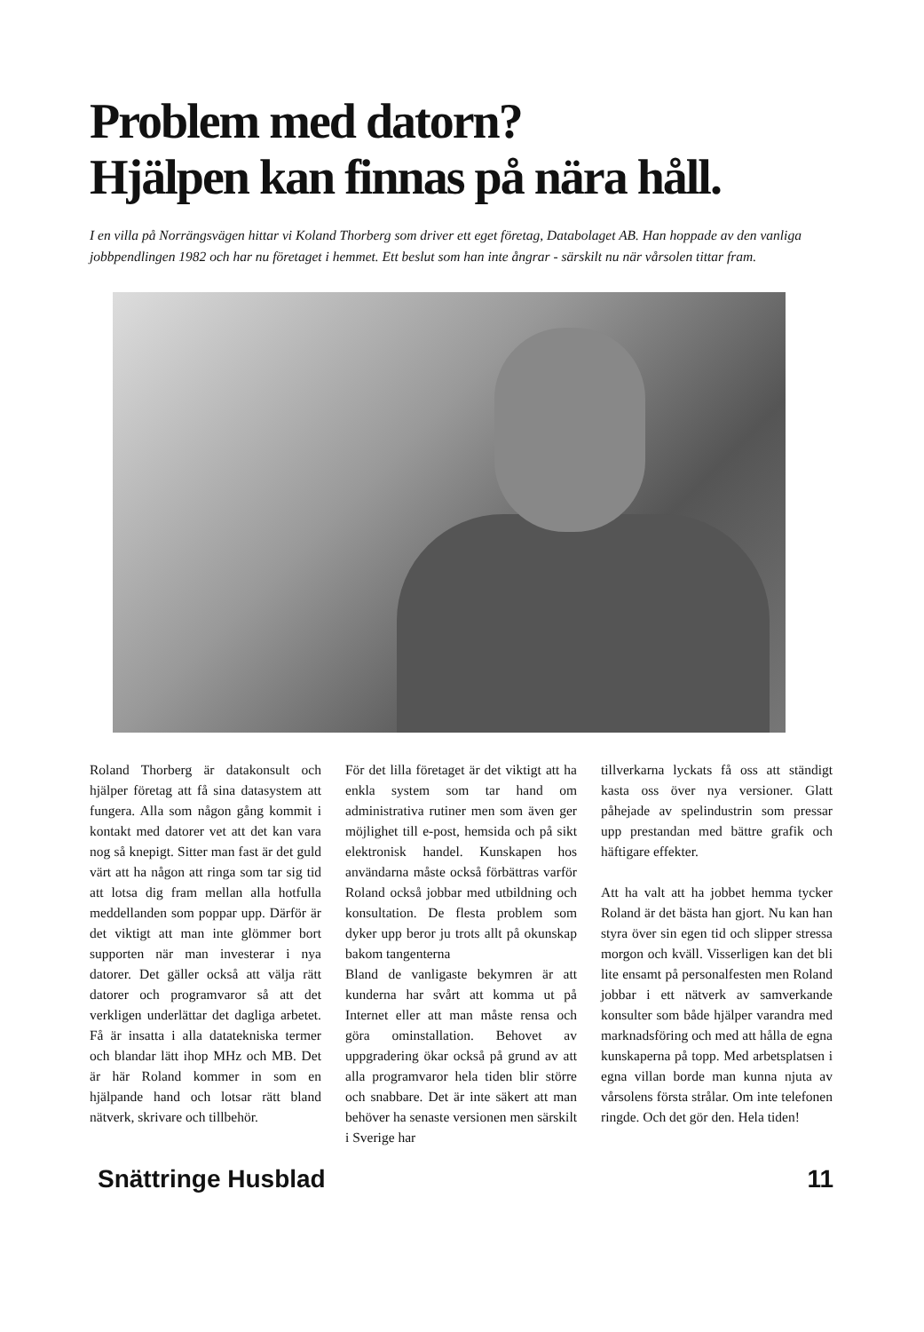Problem med datorn?
Hjälpen kan finnas på nära håll.
I en villa på Norrängsvägen hittar vi Koland Thorberg som driver ett eget företag, Databolaget AB. Han hoppade av den vanliga jobbpendlingen 1982 och har nu företaget i hemmet. Ett beslut som han inte ångrar - särskilt nu när vårsolen tittar fram.
Roland Thorberg är datakonsult och hjälper företag att få sina datasystem att fungera. Alla som någon gång kommit i kontakt med datorer vet att det kan vara nog så knepigt. Sitter man fast är det guld värt att ha någon att ringa som tar sig tid att lotsa dig fram mellan alla hotfulla meddellanden som poppar upp. Därför är det viktigt att man inte glömmer bort supporten när man investerar i nya datorer. Det gäller också att välja rätt datorer och programvaror så att det verkligen underlättar det dagliga arbetet. Få är insatta i alla datatekniska termer och blandar lätt ihop MHz och MB. Det är här Roland kommer in som en hjälpande hand och lotsar rätt bland nätverk, skrivare och tillbehör.
För det lilla företaget är det viktigt att ha enkla system som tar hand om administrativa rutiner men som även ger möjlighet till e-post, hemsida och på sikt elektronisk handel. Kunskapen hos användarna måste också förbättras varför Roland också jobbar med utbildning och konsultation. De flesta problem som dyker upp beror ju trots allt på okunskap bakom tangenterna
Bland de vanligaste bekymren är att kunderna har svårt att komma ut på Internet eller att man måste rensa och göra ominstallation. Behovet av uppgradering ökar också på grund av att alla programvaror hela tiden blir större och snabbare. Det är inte säkert att man behöver ha senaste versionen men särskilt i Sverige har
tillverkarna lyckats få oss att ständigt kasta oss över nya versioner. Glatt påhejade av spelindustrin som pressar upp prestandan med bättre grafik och häftigare effekter.
Att ha valt att ha jobbet hemma tycker Roland är det bästa han gjort. Nu kan han styra över sin egen tid och slipper stressa morgon och kväll. Visserligen kan det bli lite ensamt på personalfesten men Roland jobbar i ett nätverk av samverkande konsulter som både hjälper varandra med marknadsföring och med att hålla de egna kunskaperna på topp. Med arbetsplatsen i egna villan borde man kunna njuta av vårsolens första strålar. Om inte telefonen ringde. Och det gör den. Hela tiden!
Snättringe Husblad 11